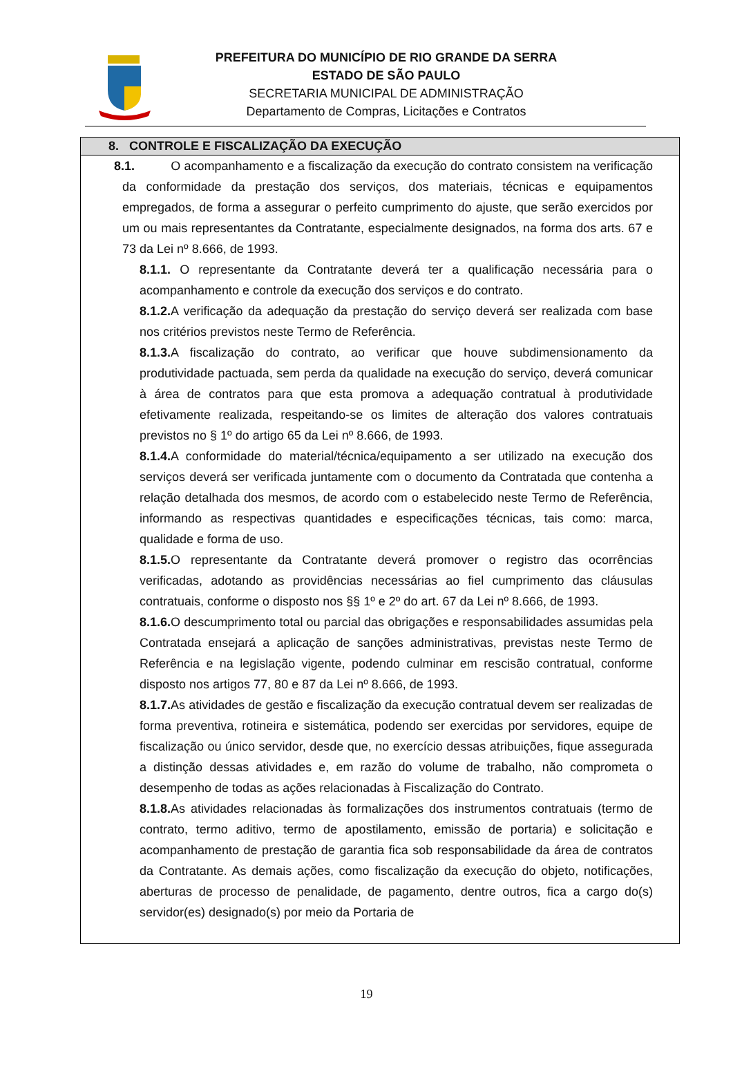PREFEITURA DO MUNICÍPIO DE RIO GRANDE DA SERRA
ESTADO DE SÃO PAULO
SECRETARIA MUNICIPAL DE ADMINISTRAÇÃO
Departamento de Compras, Licitações e Contratos
8. CONTROLE E FISCALIZAÇÃO DA EXECUÇÃO
8.1. O acompanhamento e a fiscalização da execução do contrato consistem na verificação da conformidade da prestação dos serviços, dos materiais, técnicas e equipamentos empregados, de forma a assegurar o perfeito cumprimento do ajuste, que serão exercidos por um ou mais representantes da Contratante, especialmente designados, na forma dos arts. 67 e 73 da Lei nº 8.666, de 1993.
8.1.1. O representante da Contratante deverá ter a qualificação necessária para o acompanhamento e controle da execução dos serviços e do contrato.
8.1.2. A verificação da adequação da prestação do serviço deverá ser realizada com base nos critérios previstos neste Termo de Referência.
8.1.3. A fiscalização do contrato, ao verificar que houve subdimensionamento da produtividade pactuada, sem perda da qualidade na execução do serviço, deverá comunicar à área de contratos para que esta promova a adequação contratual à produtividade efetivamente realizada, respeitando-se os limites de alteração dos valores contratuais previstos no § 1º do artigo 65 da Lei nº 8.666, de 1993.
8.1.4. A conformidade do material/técnica/equipamento a ser utilizado na execução dos serviços deverá ser verificada juntamente com o documento da Contratada que contenha a relação detalhada dos mesmos, de acordo com o estabelecido neste Termo de Referência, informando as respectivas quantidades e especificações técnicas, tais como: marca, qualidade e forma de uso.
8.1.5. O representante da Contratante deverá promover o registro das ocorrências verificadas, adotando as providências necessárias ao fiel cumprimento das cláusulas contratuais, conforme o disposto nos §§ 1º e 2º do art. 67 da Lei nº 8.666, de 1993.
8.1.6. O descumprimento total ou parcial das obrigações e responsabilidades assumidas pela Contratada ensejará a aplicação de sanções administrativas, previstas neste Termo de Referência e na legislação vigente, podendo culminar em rescisão contratual, conforme disposto nos artigos 77, 80 e 87 da Lei nº 8.666, de 1993.
8.1.7. As atividades de gestão e fiscalização da execução contratual devem ser realizadas de forma preventiva, rotineira e sistemática, podendo ser exercidas por servidores, equipe de fiscalização ou único servidor, desde que, no exercício dessas atribuições, fique assegurada a distinção dessas atividades e, em razão do volume de trabalho, não comprometa o desempenho de todas as ações relacionadas à Fiscalização do Contrato.
8.1.8. As atividades relacionadas às formalizações dos instrumentos contratuais (termo de contrato, termo aditivo, termo de apostilamento, emissão de portaria) e solicitação e acompanhamento de prestação de garantia fica sob responsabilidade da área de contratos da Contratante. As demais ações, como fiscalização da execução do objeto, notificações, aberturas de processo de penalidade, de pagamento, dentre outros, fica a cargo do(s) servidor(es) designado(s) por meio da Portaria de
19